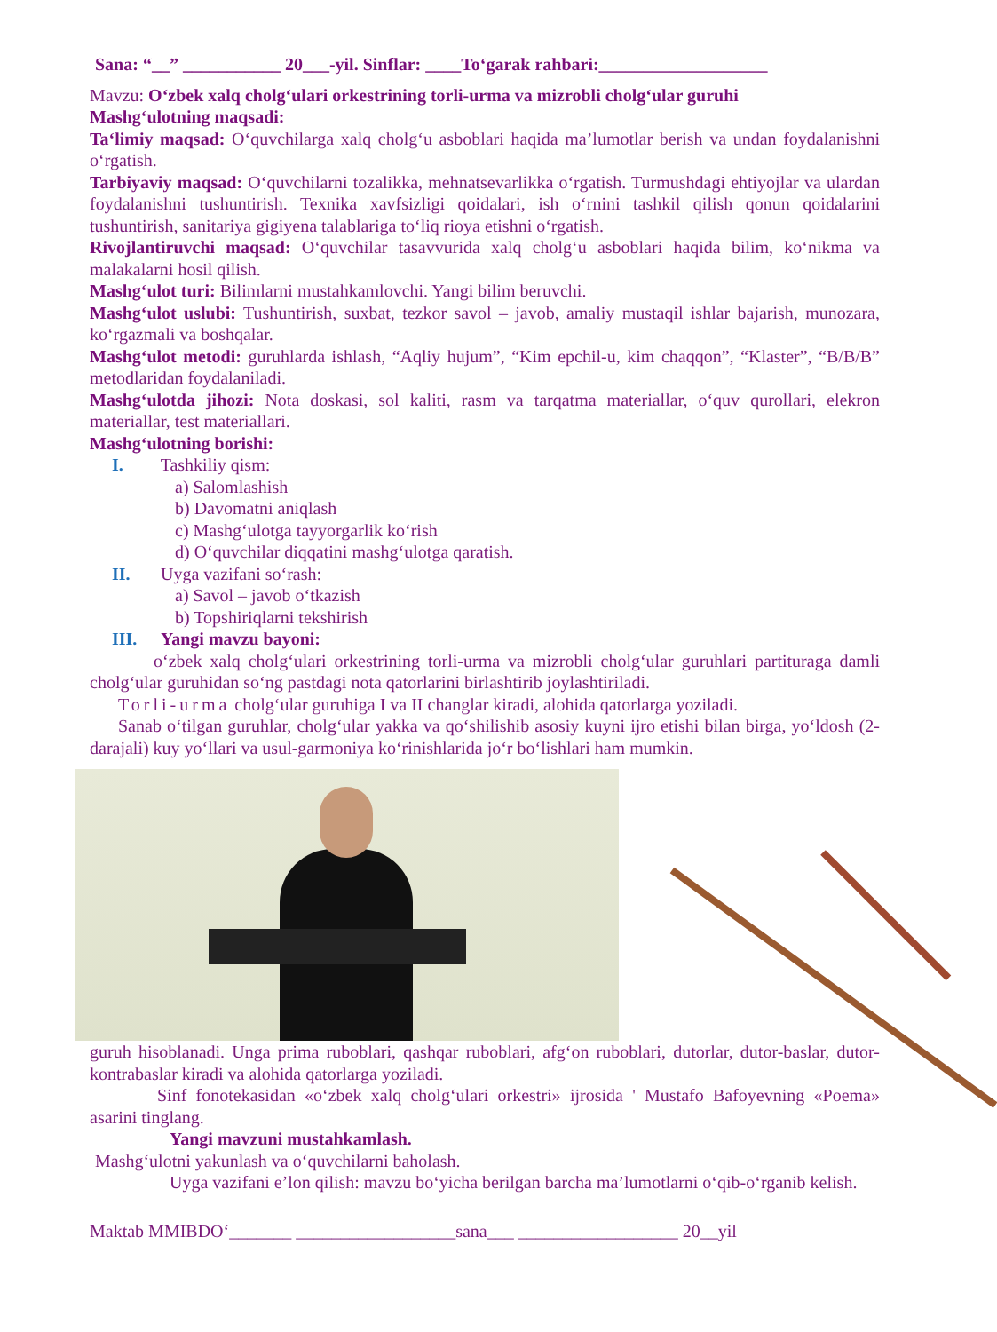Sana: “__” ___________ 20___-yil. Sinflar: ____To‘garak rahbari:___________________
Mavzu: O‘zbek xalq cholg‘ulari orkestrining torli-urma va mizrobli cholg‘ular guruhi
Mashg‘ulotning maqsadi:
Ta‘limiy maqsad: O‘quvchilarga xalq cholg‘u asboblari haqida ma’lumotlar berish va undan foydalanishni o‘rgatish.
Tarbiyaviy maqsad: O‘quvchilarni tozalikka, mehnatsevarlikka o‘rgatish. Turmushdagi ehtiyojlar va ulardan foydalanishni tushuntirish. Texnika xavfsizligi qoidalari, ish o‘rnini tashkil qilish qonun qoidalarini tushuntirish, sanitariya gigiyena talablariga to‘liq rioya etishni o‘rgatish.
Rivojlantiruvchi maqsad: O‘quvchilar tasavvurida xalq cholg‘u asboblari haqida bilim, ko‘nikma va malakalarni hosil qilish.
Mashg‘ulot turi: Bilimlarni mustahkamlovchi. Yangi bilim beruvchi.
Mashg‘ulot uslubi: Tushuntirish, suxbat, tezkor savol – javob, amaliy mustaqil ishlar bajarish, munozara, ko‘rgazmali va boshqalar.
Mashg‘ulot metodi: guruhlarda ishlash, “Aqliy hujum”, “Kim epchil-u, kim chaqqon”, “Klaster”, “B/B/B” metodlaridan foydalaniladi.
Mashg‘ulotda jihozi: Nota doskasi, sol kaliti, rasm va tarqatma materiallar, o‘quv qurollari, elekron materiallar, test materiallari.
Mashg‘ulotning borishi:
I. Tashkiliy qism:
a) Salomlashish
b) Davomatni aniqlash
c) Mashg‘ulotga tayyorgarlik ko‘rish
d) O‘quvchilar diqqatini mashg‘ulotga qaratish.
II. Uyga vazifani so‘rash:
a) Savol – javob o‘tkazish
b) Topshiriqlarni tekshirish
III. Yangi mavzu bayoni:
o‘zbek xalq cholg‘ulari orkestrining torli-urma va mizrobli cholg‘ular guruhlari partituraga damli cholg‘ular guruhidan so‘ng pastdagi nota qatorlarini birlashtirib joylashtiriladi.
Torli-urma cholg‘ular guruhiga I va II changlar kiradi, alohida qatorlarga yoziladi.
Sanab o‘tilgan guruhlar, cholg‘ular yakka va qo‘shilishib asosiy kuyni ijro etishi bilan birga, yo‘ldosh (2-darajali) kuy yo‘llari va usul-garmoniya ko‘rinishlarida jo‘r bo‘lishlari ham mumkin.
guruh hisoblanadi. Unga prima ruboblari, qashqar ruboblari, afg‘on ruboblari, dutorlar, dutor-baslar, dutor-kontrabaslar kiradi va alohida qatorlarga yoziladi.
Sinf fonotekasidan «o‘zbek xalq cholg‘ulari orkestri» ijrosida ' Mustafo Bafoyevning «Poema» asarini tinglang.
Yangi mavzuni mustahkamlash.
Mashg‘ulotni yakunlash va o‘quvchilarni baholash.
Uyga vazifani e’lon qilish: mavzu bo‘yicha berilgan barcha ma’lumotlarni o‘qib-o‘rganib kelish.
Maktab MMIBDO‘_______ __________________sana___ __________________ 20__yil